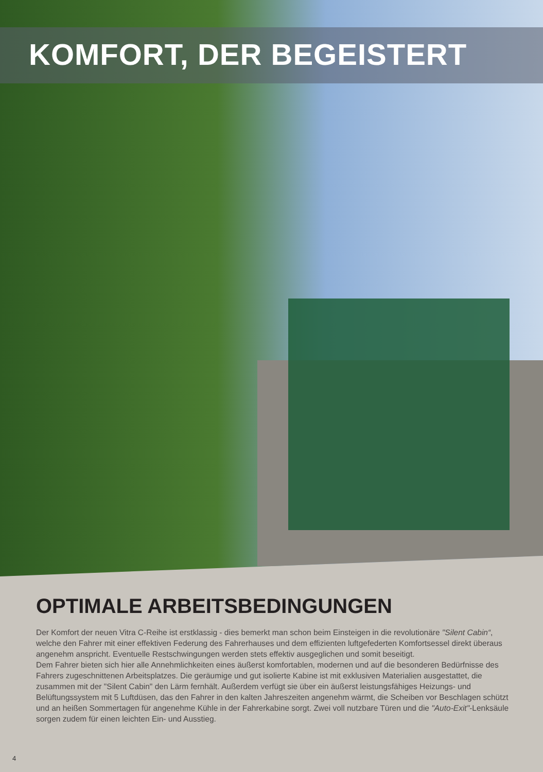KOMFORT, DER BEGEISTERT
OPTIMALE ARBEITSBEDINGUNGEN
Der Komfort der neuen Vitra C-Reihe ist erstklassig - dies bemerkt man schon beim Einsteigen in die revolutionäre "Silent Cabin“, welche den Fahrer mit einer effektiven Federung des Fahrerhauses und dem effizienten luftgefederten Komfortsessel direkt überaus angenehm anspricht. Eventuelle Restschwingungen werden stets effektiv ausgeglichen und somit beseitigt.
Dem Fahrer bieten sich hier alle Annehmlichkeiten eines äußerst komfortablen, modernen und auf die besonderen Bedürfnisse des Fahrers zugeschnittenen Arbeitsplatzes. Die geräumige und gut isolierte Kabine ist mit exklusiven Materialien ausgestattet, die zusammen mit der "Silent Cabin" den Lärm fernhält. Außerdem verfügt sie über ein äußerst leistungsfähiges Heizungs- und Belüftungssystem mit 5 Luftdüsen, das den Fahrer in den kalten Jahreszeiten angenehm wärmt, die Scheiben vor Beschlagen schützt und an heißen Sommertagen für angenehme Kühle in der Fahrerkabine sorgt. Zwei voll nutzbare Türen und die "Auto-Exit"-Lenksäule sorgen zudem für einen leichten Ein- und Ausstieg.
4